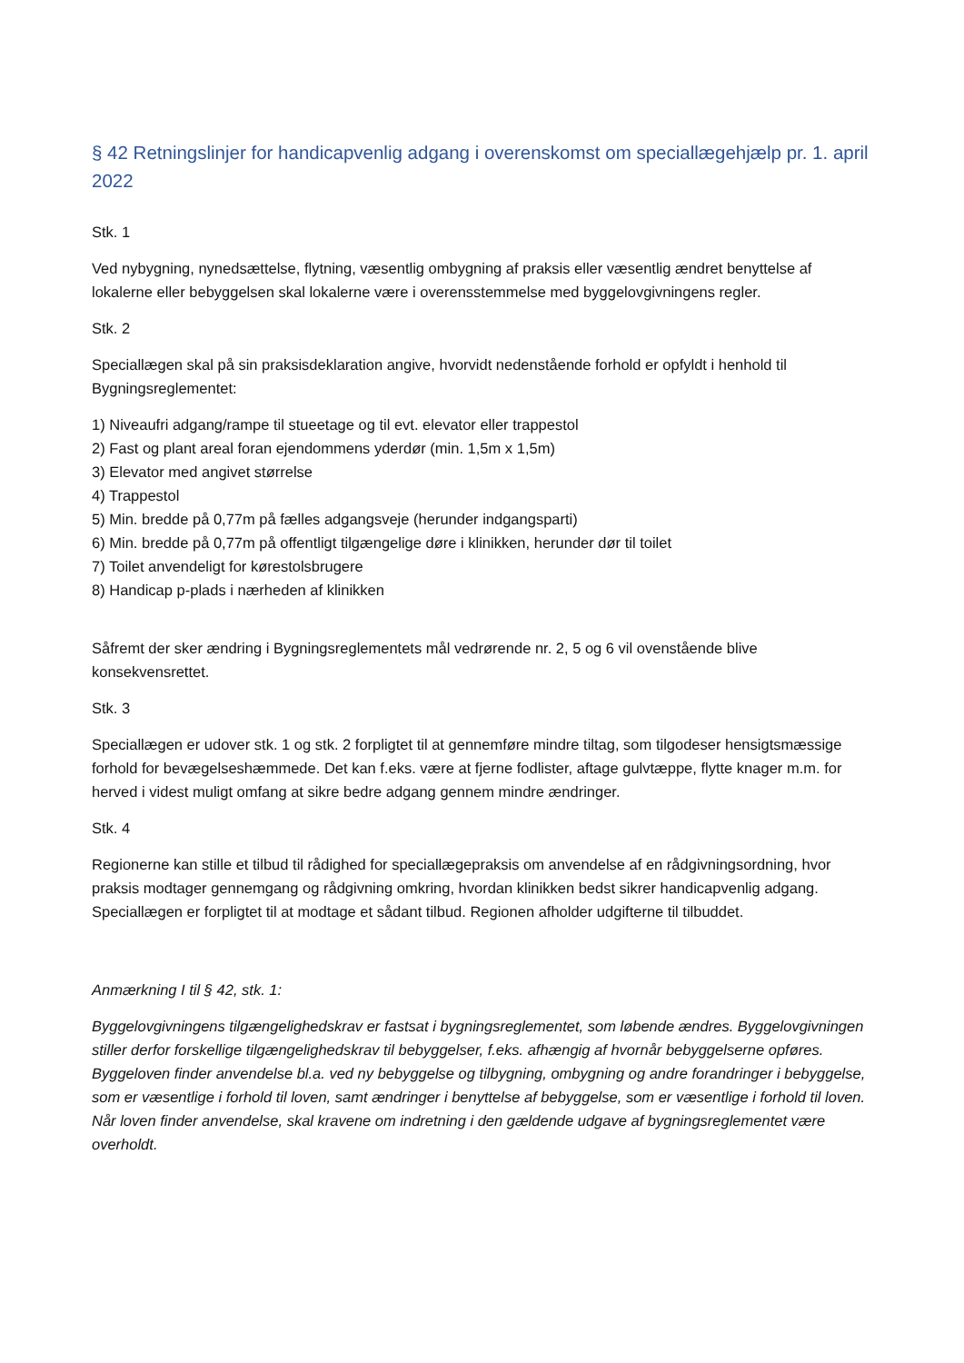§ 42 Retningslinjer for handicapvenlig adgang i overenskomst om speciallægehjælp pr. 1. april 2022
Stk. 1
Ved nybygning, nynedsættelse, flytning, væsentlig ombygning af praksis eller væsentlig ændret benyttelse af lokalerne eller bebyggelsen skal lokalerne være i overensstemmelse med byggelovgivningens regler.
Stk. 2
Speciallægen skal på sin praksisdeklaration angive, hvorvidt nedenstående forhold er opfyldt i henhold til Bygningsreglementet:
1) Niveaufri adgang/rampe til stueetage og til evt. elevator eller trappestol
2) Fast og plant areal foran ejendommens yderdør (min. 1,5m x 1,5m)
3) Elevator med angivet størrelse
4) Trappestol
5) Min. bredde på 0,77m på fælles adgangsveje (herunder indgangsparti)
6) Min. bredde på 0,77m på offentligt tilgængelige døre i klinikken, herunder dør til toilet
7) Toilet anvendeligt for kørestolsbrugere
8) Handicap p-plads i nærheden af klinikken
Såfremt der sker ændring i Bygningsreglementets mål vedrørende nr. 2, 5 og 6 vil ovenstående blive konsekvensrettet.
Stk. 3
Speciallægen er udover stk. 1 og stk. 2 forpligtet til at gennemføre mindre tiltag, som tilgodeser hensigtsmæssige forhold for bevægelseshæmmede. Det kan f.eks. være at fjerne fodlister, aftage gulvtæppe, flytte knager m.m. for herved i videst muligt omfang at sikre bedre adgang gennem mindre ændringer.
Stk. 4
Regionerne kan stille et tilbud til rådighed for speciallægepraksis om anvendelse af en rådgivningsordning, hvor praksis modtager gennemgang og rådgivning omkring, hvordan klinikken bedst sikrer handicapvenlig adgang. Speciallægen er forpligtet til at modtage et sådant tilbud. Regionen afholder udgifterne til tilbuddet.
Anmærkning I til § 42, stk. 1:
Byggelovgivningens tilgængelighedskrav er fastsat i bygningsreglementet, som løbende ændres. Byggelovgivningen stiller derfor forskellige tilgængelighedskrav til bebyggelser, f.eks. afhængig af hvornår bebyggelserne opføres. Byggeloven finder anvendelse bl.a. ved ny bebyggelse og tilbygning, ombygning og andre forandringer i bebyggelse, som er væsentlige i forhold til loven, samt ændringer i benyttelse af bebyggelse, som er væsentlige i forhold til loven. Når loven finder anvendelse, skal kravene om indretning i den gældende udgave af bygningsreglementet være overholdt.